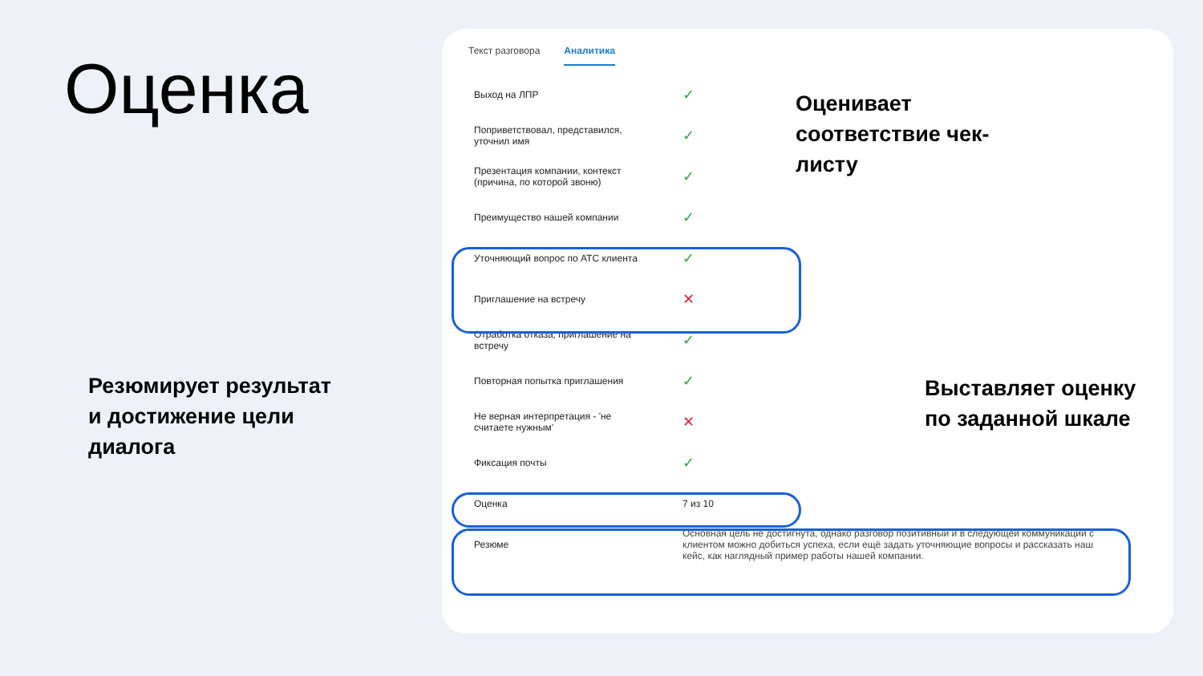Оценка
Текст разговора Аналитика
| Выход на ЛПР | ✓ |
| Поприветствовал, представился, уточнил имя | ✓ |
| Презентация компании, контекст (причина, по которой звоню) | ✓ |
| Преимущество нашей компании | ✓ |
| Уточняющий вопрос по АТС клиента | ✓ |
| Приглашение на встречу | ✕ |
| Отработка отказа, приглашение на встречу | ✓ |
| Повторная попытка приглашения | ✓ |
| Не верная интерпретация - 'не считаете нужным' | ✕ |
| Фиксация почты | ✓ |
| Оценка | 7 из 10 |
| Резюме | Основная цель не достигнута, однако разговор позитивный и в следующей коммуникации с клиентом можно добиться успеха, если ещё задать уточняющие вопросы и рассказать наш кейс, как наглядный пример работы нашей компании. |
Оценивает
соответствие чек-
листу
Выставляет оценку
по заданной шкале
Резюмирует результат
и достижение цели
диалога